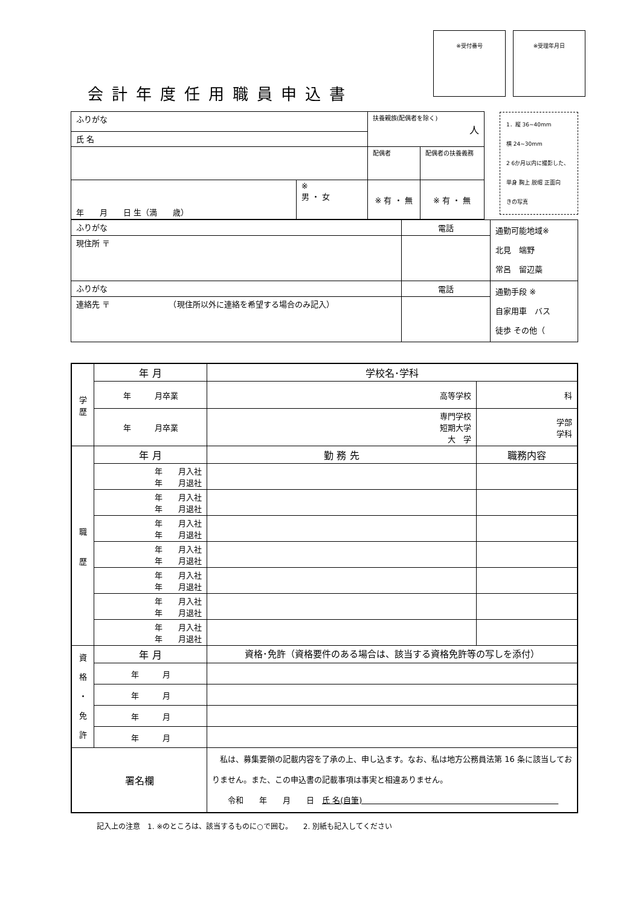会計年度任用職員申込書
※受付番号 ※受理年月日
| ふりがな | | 扶養親族(配偶者を除く) 人 | | 1．縦 36~40mm 横 24~30mm 2 6か月以内に撮影した、 単身 胸上 脱帽 正面向 きの写真 |
| 氏 名 | | | | |
| | | 配偶者 | 配偶者の扶養義務 | |
| 年 月 日 生（満 歳） | ※ 男 ・ 女 | ※ 有 ・ 無 | ※ 有 ・ 無 | |
| ふりがな | 電話 | 通勤可能地域※ 北見 端野 常呂 留辺蘂 |
| 現住所 〒 | | |
| ふりがな | 電話 | 通勤手段 ※ 自家用車 バス 徒歩 その他（ |
| 連絡先 〒 （現住所以外に連絡を希望する場合のみ記入） | | |
| 学 歴 | 年 月 | 学校名･学科 | |
| | 年 月卒業 | 高等学校 | 科 |
| | 年 月卒業 | 専門学校 短期大学 大 学 | 学部 学科 |
| 職 歴 | 年 月 | 勤 務 先 | 職務内容 |
| | 年 月入社 年 月退社 | | |
| | 年 月入社 年 月退社 | | |
| | 年 月入社 年 月退社 | | |
| | 年 月入社 年 月退社 | | |
| | 年 月入社 年 月退社 | | |
| | 年 月入社 年 月退社 | | |
| | 年 月入社 年 月退社 | | |
| 資 格 ・ 免 許 | 年 月 | 資格･免許（資格要件のある場合は、該当する資格免許等の写しを添付） | |
| | 年 月 | | |
| | 年 月 | | |
| | 年 月 | | |
| | 年 月 | | |
| 署名欄 | | 私は、募集要領の記載内容を了承の上、申し込ます。なお、私は地方公務員法第 16 条に該当しておりません。また、この申込書の記載事項は事実と相違ありません。 令和 年 月 日 氏 名(自筆) | |
記入上の注意　1. ※のところは、該当するものに○で囲む。　　2. 別紙も記入してください